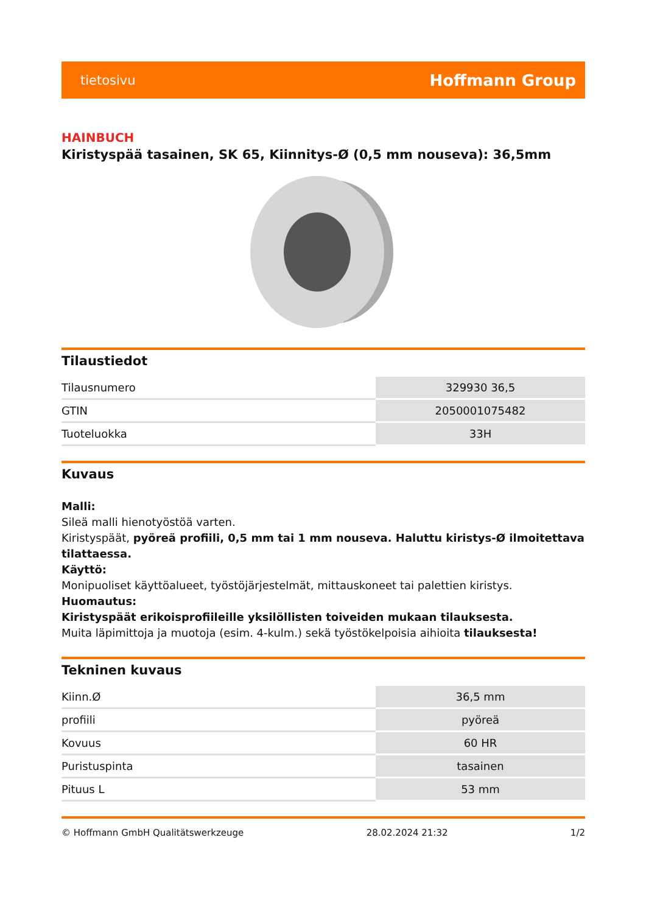tietosivu Hoffmann Group
HAINBUCH
Kiristyspää tasainen, SK 65, Kiinnitys-Ø (0,5 mm nouseva): 36,5mm
Tilaustiedot
| Tilausnumero | 329930 36,5 |
| GTIN | 2050001075482 |
| Tuoteluokka | 33H |
Kuvaus
Malli:
Sileä malli hienotyöstöä varten.
Kiristyspäät, pyöreä profiili, 0,5 mm tai 1 mm nouseva. Haluttu kiristys-Ø ilmoitettava tilattaessa.
Käyttö:
Monipuoliset käyttöalueet, työstöjärjestelmät, mittauskoneet tai palettien kiristys.
Huomautus:
Kiristyspäät erikoisprofiileille yksilöllisten toiveiden mukaan tilauksesta.
Muita läpimittoja ja muotoja (esim. 4-kulm.) sekä työstökelpoisia aihioita tilauksesta!
Tekninen kuvaus
| Kiinn.Ø | 36,5 mm |
| profiili | pyöreä |
| Kovuus | 60 HR |
| Puristuspinta | tasainen |
| Pituus L | 53 mm |
© Hoffmann GmbH Qualitätswerkzeuge 28.02.2024 21:32 1/2